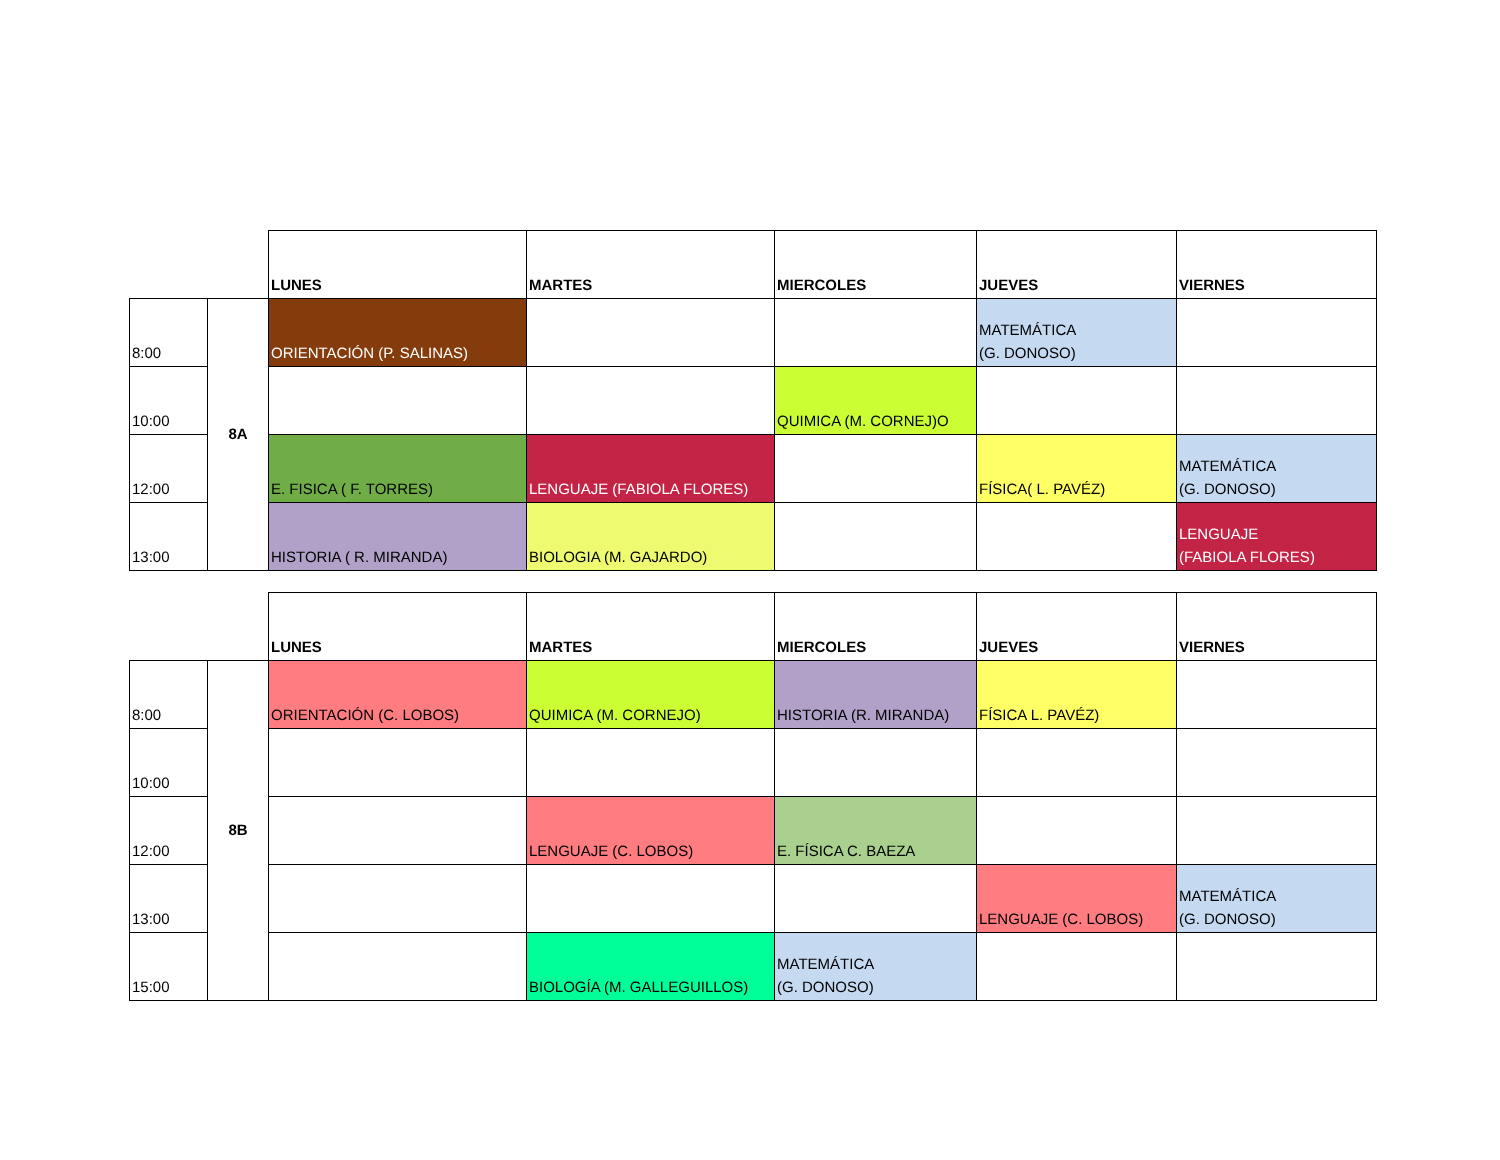| | | LUNES | MARTES | MIERCOLES | JUEVES | VIERNES |
| 8:00 | 8A | ORIENTACIÓN (P. SALINAS) | | | MATEMÁTICA (G. DONOSO) | |
| 10:00 | | | | QUIMICA (M. CORNEJ)O | | |
| 12:00 | | E. FISICA ( F. TORRES) | LENGUAJE (FABIOLA FLORES) | | FÍSICA( L. PAVÉZ) | MATEMÁTICA (G. DONOSO) |
| 13:00 | | HISTORIA ( R. MIRANDA) | BIOLOGIA (M. GAJARDO) | | | LENGUAJE (FABIOLA FLORES) |
| | | LUNES | MARTES | MIERCOLES | JUEVES | VIERNES |
| 8:00 | 8B | ORIENTACIÓN (C. LOBOS) | QUIMICA (M. CORNEJO) | HISTORIA (R. MIRANDA) | FÍSICA L. PAVÉZ) | |
| 10:00 | | | | | | |
| 12:00 | | | LENGUAJE (C. LOBOS) | E. FÍSICA C. BAEZA | | |
| 13:00 | | | | | LENGUAJE (C. LOBOS) | MATEMÁTICA (G. DONOSO) |
| 15:00 | | | BIOLOGÍA (M. GALLEGUILLOS) | MATEMÁTICA (G. DONOSO) | | |